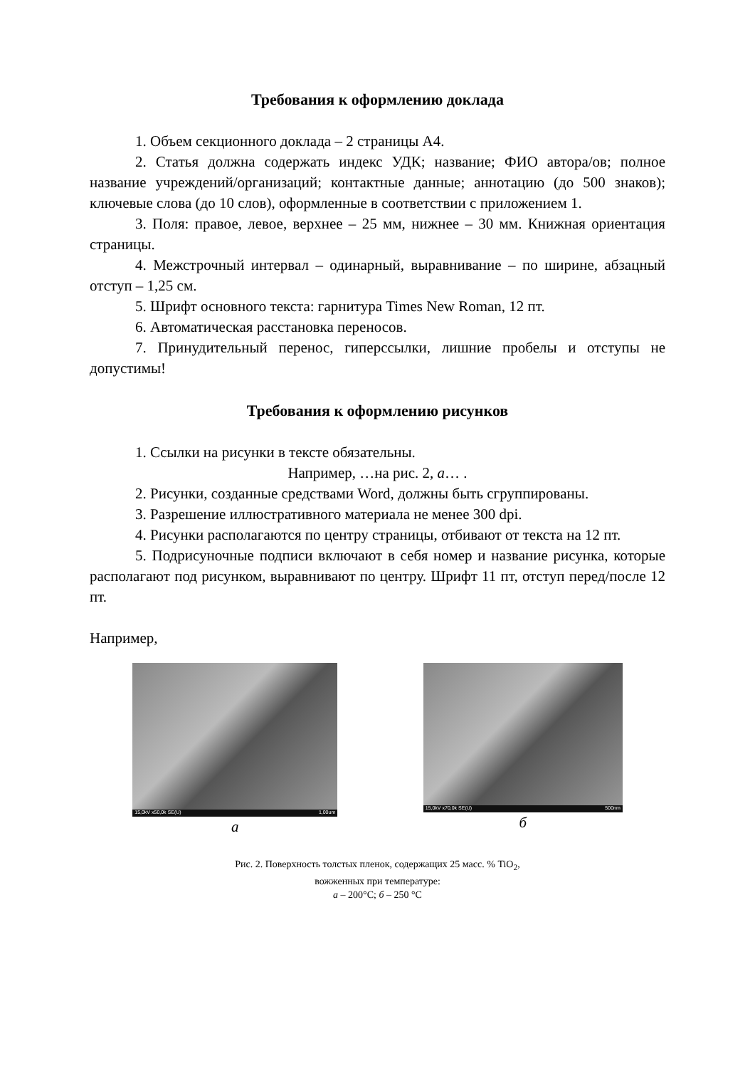Требования к оформлению доклада
1. Объем секционного доклада – 2 страницы А4.
2. Статья должна содержать индекс УДК; название; ФИО автора/ов; полное название учреждений/организаций; контактные данные; аннотацию (до 500 знаков); ключевые слова (до 10 слов), оформленные в соответствии с приложением 1.
3. Поля: правое, левое, верхнее – 25 мм, нижнее – 30 мм. Книжная ориентация страницы.
4. Межстрочный интервал – одинарный, выравнивание – по ширине, абзацный отступ – 1,25 см.
5. Шрифт основного текста: гарнитура Times New Roman, 12 пт.
6. Автоматическая расстановка переносов.
7. Принудительный перенос, гиперссылки, лишние пробелы и отступы не допустимы!
Требования к оформлению рисунков
1. Ссылки на рисунки в тексте обязательны.
Например, …на рис. 2, а… .
2. Рисунки, созданные средствами Word, должны быть сгруппированы.
3. Разрешение иллюстративного материала не менее 300 dpi.
4. Рисунки располагаются по центру страницы, отбивают от текста на 12 пт.
5. Подрисуночные подписи включают в себя номер и название рисунка, которые располагают под рисунком, выравнивают по центру. Шрифт 11 пт, отступ перед/после 12 пт.
Например,
15,0kV x50,0k SE(U) 1,00um
а
15,0kV x70,0k SE(U) 500nm
б
Рис. 2. Поверхность толстых пленок, содержащих 25 масс. % TiO<sub>2</sub>,
вожженных при температуре:
а – 200°С; б – 250 °С